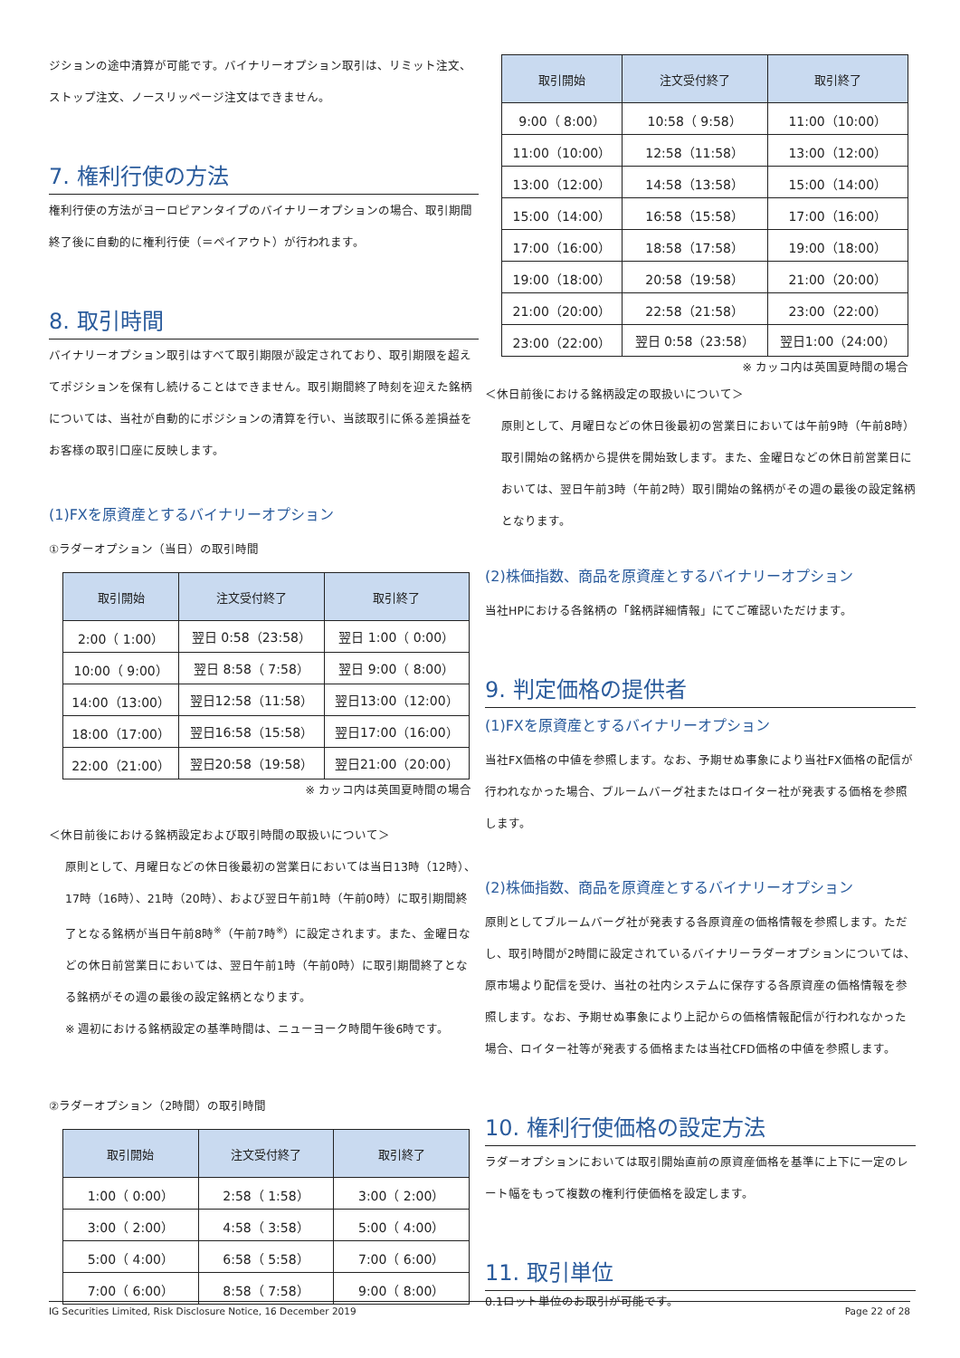ジションの途中清算が可能です。バイナリーオプション取引は、リミット注文、ストップ注文、ノースリッページ注文はできません。
7. 権利行使の方法
権利行使の方法がヨーロピアンタイプのバイナリーオプションの場合、取引期間終了後に自動的に権利行使（＝ペイアウト）が行われます。
8. 取引時間
バイナリーオプション取引はすべて取引期限が設定されており、取引期限を超えてポジションを保有し続けることはできません。取引期間終了時刻を迎えた銘柄については、当社が自動的にポジションの清算を行い、当該取引に係る差損益をお客様の取引口座に反映します。
(1)FXを原資産とするバイナリーオプション
①ラダーオプション（当日）の取引時間
| 取引開始 | 注文受付終了 | 取引終了 |
| --- | --- | --- |
| 2:00（ 1:00） | 翌日 0:58（23:58） | 翌日 1:00（ 0:00） |
| 10:00（ 9:00） | 翌日 8:58（ 7:58） | 翌日 9:00（ 8:00） |
| 14:00（13:00） | 翌日12:58（11:58） | 翌日13:00（12:00） |
| 18:00（17:00） | 翌日16:58（15:58） | 翌日17:00（16:00） |
| 22:00（21:00） | 翌日20:58（19:58） | 翌日21:00（20:00） |
※ カッコ内は英国夏時間の場合
＜休日前後における銘柄設定および取引時間の取扱いについて＞
原則として、月曜日などの休日後最初の営業日においては当日13時（12時）、17時（16時）、21時（20時）、および翌日午前1時（午前0時）に取引期間終了となる銘柄が当日午前8時<sup>※</sup>（午前7時<sup>※</sup>）に設定されます。また、金曜日などの休日前営業日においては、翌日午前1時（午前0時）に取引期間終了となる銘柄がその週の最後の設定銘柄となります。
※ 週初における銘柄設定の基準時間は、ニューヨーク時間午後6時です。
②ラダーオプション（2時間）の取引時間
| 取引開始 | 注文受付終了 | 取引終了 |
| --- | --- | --- |
| 1:00（ 0:00） | 2:58（ 1:58） | 3:00（ 2:00） |
| 3:00（ 2:00） | 4:58（ 3:58） | 5:00（ 4:00） |
| 5:00（ 4:00） | 6:58（ 5:58） | 7:00（ 6:00） |
| 7:00（ 6:00） | 8:58（ 7:58） | 9:00（ 8:00） |
| 取引開始 | 注文受付終了 | 取引終了 |
| --- | --- | --- |
| 9:00（ 8:00） | 10:58（ 9:58） | 11:00（10:00） |
| 11:00（10:00） | 12:58（11:58） | 13:00（12:00） |
| 13:00（12:00） | 14:58（13:58） | 15:00（14:00） |
| 15:00（14:00） | 16:58（15:58） | 17:00（16:00） |
| 17:00（16:00） | 18:58（17:58） | 19:00（18:00） |
| 19:00（18:00） | 20:58（19:58） | 21:00（20:00） |
| 21:00（20:00） | 22:58（21:58） | 23:00（22:00） |
| 23:00（22:00） | 翌日 0:58（23:58） | 翌日1:00（24:00） |
※ カッコ内は英国夏時間の場合
＜休日前後における銘柄設定の取扱いについて＞
原則として、月曜日などの休日後最初の営業日においては午前9時（午前8時）取引開始の銘柄から提供を開始致します。また、金曜日などの休日前営業日においては、翌日午前3時（午前2時）取引開始の銘柄がその週の最後の設定銘柄となります。
(2)株価指数、商品を原資産とするバイナリーオプション
当社HPにおける各銘柄の「銘柄詳細情報」にてご確認いただけます。
9. 判定価格の提供者
(1)FXを原資産とするバイナリーオプション
当社FX価格の中値を参照します。なお、予期せぬ事象により当社FX価格の配信が行われなかった場合、ブルームバーグ社またはロイター社が発表する価格を参照します。
(2)株価指数、商品を原資産とするバイナリーオプション
原則としてブルームバーグ社が発表する各原資産の価格情報を参照します。ただし、取引時間が2時間に設定されているバイナリーラダーオプションについては、原市場より配信を受け、当社の社内システムに保存する各原資産の価格情報を参照します。なお、予期せぬ事象により上記からの価格情報配信が行われなかった場合、ロイター社等が発表する価格または当社CFD価格の中値を参照します。
10. 権利行使価格の設定方法
ラダーオプションにおいては取引開始直前の原資産価格を基準に上下に一定のレート幅をもって複数の権利行使価格を設定します。
11. 取引単位
0.1ロット単位のお取引が可能です。
IG Securities Limited, Risk Disclosure Notice, 16 December 2019 Page 22 of 28